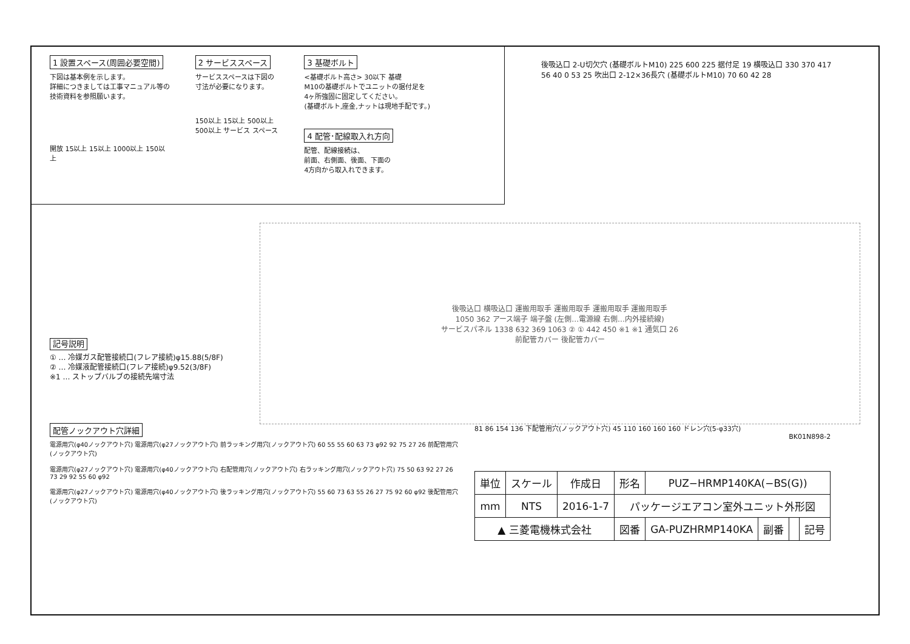1 設置スペース(周囲必要空間)
下図は基本例を示します。
詳細につきましては工事マニュアル等の
技術資料を参照願います。
開放 15以上 15以上 1000以上 150以上
2 サービススペース
サービススペースは下図の
寸法が必要になります。
150以上 15以上 500以上 500以上 サービス スペース
3 基礎ボルト
<基礎ボルト高さ> 30以下 基礎
M10の基礎ボルトでユニットの据付足を
4ヶ所強固に固定してください。
(基礎ボルト,座金,ナットは現地手配です。)
4 配管･配線取入れ方向
配管、配線接続は、
前面、右側面、後面、下面の
4方向から取入れできます。
後吸込口 2-U切欠穴 (基礎ボルトM10) 225 600 225 据付足 19 横吸込口 330 370 417 56 40 0 53 25 吹出口 2-12×36長穴 (基礎ボルトM10) 70 60 42 28
記号説明
① … 冷媒ガス配管接続口(フレア接続)φ15.88(5/8F)
② … 冷媒液配管接続口(フレア接続)φ9.52(3/8F)
※1 … ストップバルブの接続先端寸法
後吸込口 横吸込口 運搬用取手 運搬用取手 運搬用取手 運搬用取手
1050 362 アース端子 端子盤 (左側…電源線 右側…内外接続線)
サービスパネル 1338 632 369 1063 ② ① 442 450 ※1 ※1 通気口 26
前配管カバー 後配管カバー
配管ノックアウト穴詳細
電源用穴(φ40ノックアウト穴) 電源用穴(φ27ノックアウト穴) 前ラッキング用穴(ノックアウト穴) 60 55 55 60 63 73 φ92 92 75 27 26 前配管用穴(ノックアウト穴)
電源用穴(φ27ノックアウト穴) 電源用穴(φ40ノックアウト穴) 右配管用穴(ノックアウト穴) 右ラッキング用穴(ノックアウト穴) 75 50 63 92 27 26 73 29 92 55 60 φ92
電源用穴(φ27ノックアウト穴) 電源用穴(φ40ノックアウト穴) 後ラッキング用穴(ノックアウト穴) 55 60 73 63 55 26 27 75 92 60 φ92 後配管用穴(ノックアウト穴)
81 86 154 136 下配管用穴(ノックアウト穴) 45 110 160 160 160 ドレン穴(5-φ33穴)
BK01N898-2
| 単位 | スケール | 作成日 | 形名 | PUZ−HRMP140KA(−BS(G)) | | | |
| mm | NTS | 2016-1-7 | パッケージエアコン室外ユニット外形図 | | | | |
| ▲ 三菱電機株式会社 | | | 図番 | GA-PUZHRMP140KA | 副番 | | 記号 |